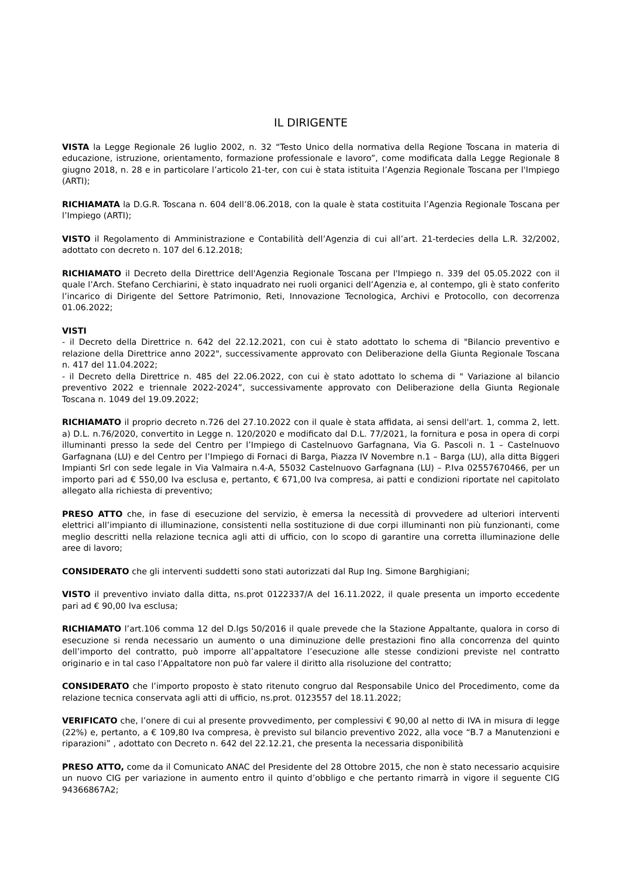IL DIRIGENTE
VISTA la Legge Regionale 26 luglio 2002, n. 32 “Testo Unico della normativa della Regione Toscana in materia di educazione, istruzione, orientamento, formazione professionale e lavoro”, come modificata dalla Legge Regionale 8 giugno 2018, n. 28 e in particolare l’articolo 21-ter, con cui è stata istituita l’Agenzia Regionale Toscana per l'Impiego (ARTI);
RICHIAMATA la D.G.R. Toscana n. 604 dell’8.06.2018, con la quale è stata costituita l’Agenzia Regionale Toscana per l’Impiego (ARTI);
VISTO il Regolamento di Amministrazione e Contabilità dell’Agenzia di cui all’art. 21-terdecies della L.R. 32/2002, adottato con decreto n. 107 del 6.12.2018;
RICHIAMATO il Decreto della Direttrice dell'Agenzia Regionale Toscana per l'Impiego n. 339 del 05.05.2022 con il quale l’Arch. Stefano Cerchiarini, è stato inquadrato nei ruoli organici dell’Agenzia e, al contempo, gli è stato conferito l’incarico di Dirigente del Settore Patrimonio, Reti, Innovazione Tecnologica, Archivi e Protocollo, con decorrenza 01.06.2022;
VISTI
- il Decreto della Direttrice n. 642 del 22.12.2021, con cui è stato adottato lo schema di "Bilancio preventivo e relazione della Direttrice anno 2022", successivamente approvato con Deliberazione della Giunta Regionale Toscana n. 417 del 11.04.2022;
- il Decreto della Direttrice n. 485 del 22.06.2022, con cui è stato adottato lo schema di " Variazione al bilancio preventivo 2022 e triennale 2022-2024”, successivamente approvato con Deliberazione della Giunta Regionale Toscana n. 1049 del 19.09.2022;
RICHIAMATO il proprio decreto n.726 del 27.10.2022 con il quale è stata affidata, ai sensi dell'art. 1, comma 2, lett. a) D.L. n.76/2020, convertito in Legge n. 120/2020 e modificato dal D.L. 77/2021, la fornitura e posa in opera di corpi illuminanti presso la sede del Centro per l’Impiego di Castelnuovo Garfagnana, Via G. Pascoli n. 1 – Castelnuovo Garfagnana (LU) e del Centro per l’Impiego di Fornaci di Barga, Piazza IV Novembre n.1 – Barga (LU), alla ditta Biggeri Impianti Srl con sede legale in Via Valmaira n.4-A, 55032 Castelnuovo Garfagnana (LU) – P.Iva 02557670466, per un importo pari ad € 550,00 Iva esclusa e, pertanto, € 671,00 Iva compresa, ai patti e condizioni riportate nel capitolato allegato alla richiesta di preventivo;
PRESO ATTO che, in fase di esecuzione del servizio, è emersa la necessità di provvedere ad ulteriori interventi elettrici all’impianto di illuminazione, consistenti nella sostituzione di due corpi illuminanti non più funzionanti, come meglio descritti nella relazione tecnica agli atti di ufficio, con lo scopo di garantire una corretta illuminazione delle aree di lavoro;
CONSIDERATO che gli interventi suddetti sono stati autorizzati dal Rup Ing. Simone Barghigiani;
VISTO il preventivo inviato dalla ditta, ns.prot 0122337/A del 16.11.2022, il quale presenta un importo eccedente pari ad € 90,00 Iva esclusa;
RICHIAMATO l’art.106 comma 12 del D.lgs 50/2016 il quale prevede che la Stazione Appaltante, qualora in corso di esecuzione si renda necessario un aumento o una diminuzione delle prestazioni fino alla concorrenza del quinto dell’importo del contratto, può imporre all’appaltatore l’esecuzione alle stesse condizioni previste nel contratto originario e in tal caso l’Appaltatore non può far valere il diritto alla risoluzione del contratto;
CONSIDERATO che l’importo proposto è stato ritenuto congruo dal Responsabile Unico del Procedimento, come da relazione tecnica conservata agli atti di ufficio, ns.prot. 0123557 del 18.11.2022;
VERIFICATO che, l’onere di cui al presente provvedimento, per complessivi € 90,00 al netto di IVA in misura di legge (22%) e, pertanto, a € 109,80 Iva compresa, è previsto sul bilancio preventivo 2022, alla voce “B.7 a Manutenzioni e riparazioni” , adottato con Decreto n. 642 del 22.12.21, che presenta la necessaria disponibilità
PRESO ATTO, come da il Comunicato ANAC del Presidente del 28 Ottobre 2015, che non è stato necessario acquisire un nuovo CIG per variazione in aumento entro il quinto d’obbligo e che pertanto rimarrà in vigore il seguente CIG 94366867A2;